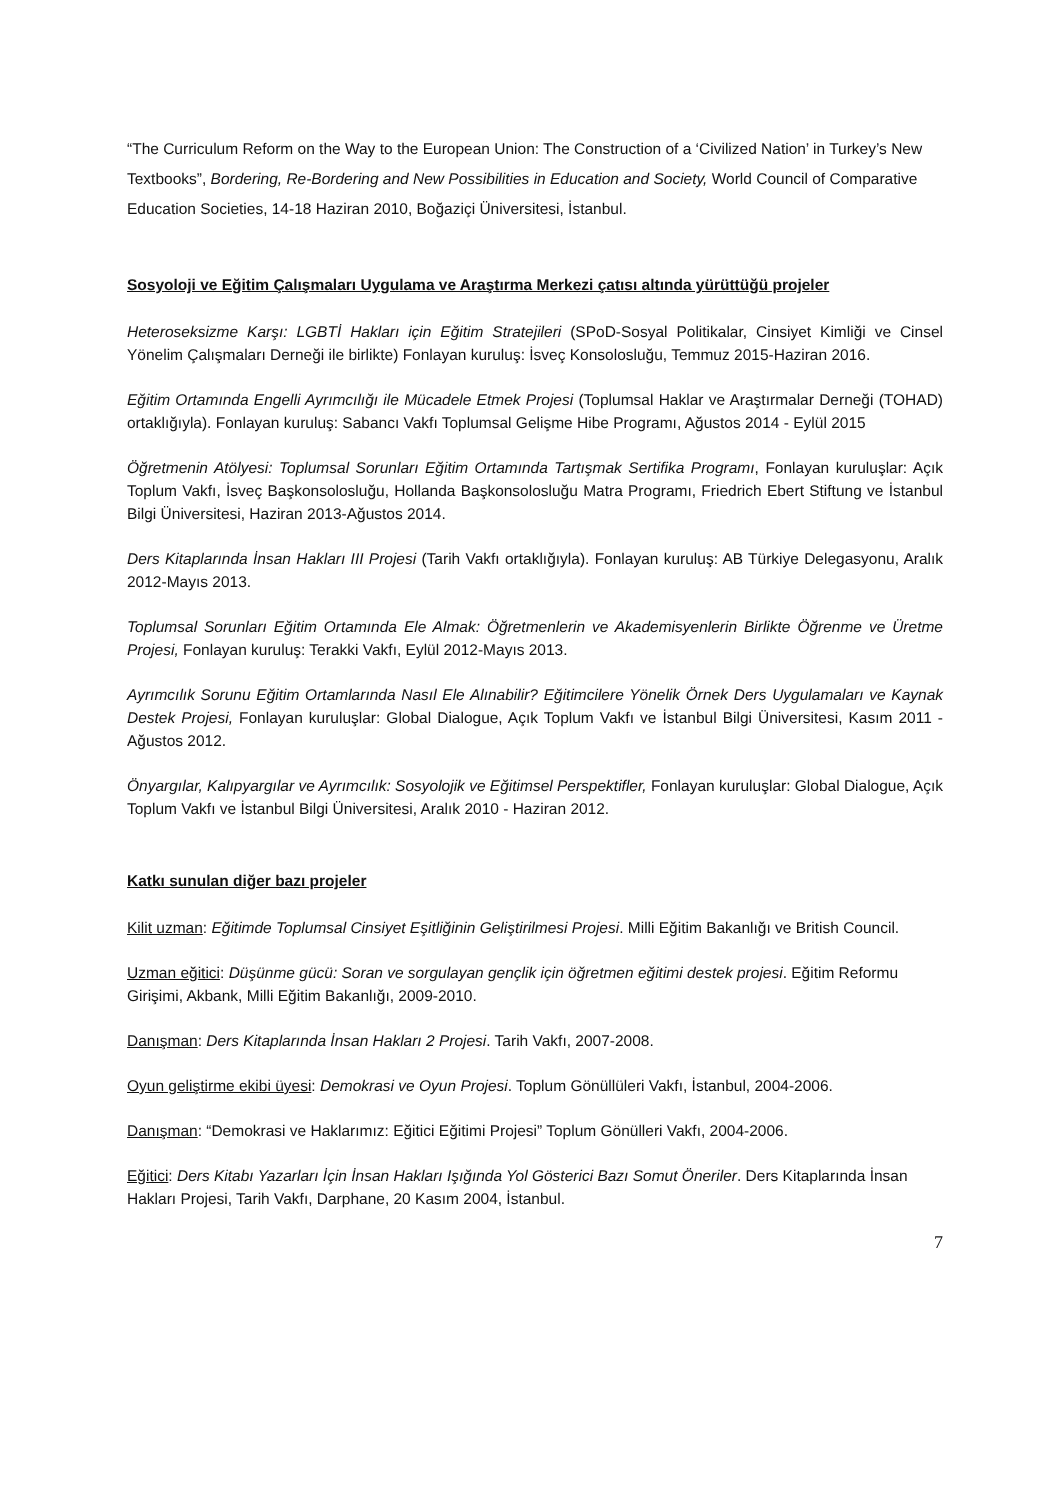“The Curriculum Reform on the Way to the European Union: The Construction of a ‘Civilized Nation’ in Turkey’s New Textbooks”, Bordering, Re-Bordering and New Possibilities in Education and Society, World Council of Comparative Education Societies, 14-18 Haziran 2010, Boğaziçi Üniversitesi, İstanbul.
Sosyoloji ve Eğitim Çalışmaları Uygulama ve Araştırma Merkezi çatısı altında yürüttüğü projeler
Heteroseksizme Karşı: LGBTİ Hakları için Eğitim Stratejileri (SPoD-Sosyal Politikalar, Cinsiyet Kimliği ve Cinsel Yönelim Çalışmaları Derneği ile birlikte) Fonlayan kuruluş: İsveç Konsolosluğu, Temmuz 2015-Haziran 2016.
Eğitim Ortamında Engelli Ayrımcılığı ile Mücadele Etmek Projesi (Toplumsal Haklar ve Araştırmalar Derneği (TOHAD) ortaklığıyla). Fonlayan kuruluş: Sabancı Vakfı Toplumsal Gelişme Hibe Programı, Ağustos 2014 - Eylül 2015
Öğretmenin Atölyesi: Toplumsal Sorunları Eğitim Ortamında Tartışmak Sertifika Programı, Fonlayan kuruluşlar: Açık Toplum Vakfı, İsveç Başkonsolosluğu, Hollanda Başkonsolosluğu Matra Programı, Friedrich Ebert Stiftung ve İstanbul Bilgi Üniversitesi, Haziran 2013-Ağustos 2014.
Ders Kitaplarında İnsan Hakları III Projesi (Tarih Vakfı ortaklığıyla). Fonlayan kuruluş: AB Türkiye Delegasyonu, Aralık 2012-Mayıs 2013.
Toplumsal Sorunları Eğitim Ortamında Ele Almak: Öğretmenlerin ve Akademisyenlerin Birlikte Öğrenme ve Üretme Projesi, Fonlayan kuruluş: Terakki Vakfı, Eylül 2012-Mayıs 2013.
Ayrımcılık Sorunu Eğitim Ortamlarında Nasıl Ele Alınabilir? Eğitimcilere Yönelik Örnek Ders Uygulamaları ve Kaynak Destek Projesi, Fonlayan kuruluşlar: Global Dialogue, Açık Toplum Vakfı ve İstanbul Bilgi Üniversitesi, Kasım 2011 - Ağustos 2012.
Önyargılar, Kalıpyargılar ve Ayrımcılık: Sosyolojik ve Eğitimsel Perspektifler, Fonlayan kuruluşlar: Global Dialogue, Açık Toplum Vakfı ve İstanbul Bilgi Üniversitesi, Aralık 2010 - Haziran 2012.
Katkı sunulan diğer bazı projeler
Kilit uzman: Eğitimde Toplumsal Cinsiyet Eşitliğinin Geliştirilmesi Projesi. Milli Eğitim Bakanlığı ve British Council.
Uzman eğitici: Düşünme gücü: Soran ve sorgulayan gençlik için öğretmen eğitimi destek projesi. Eğitim Reformu Girişimi, Akbank, Milli Eğitim Bakanlığı, 2009-2010.
Danışman: Ders Kitaplarında İnsan Hakları 2 Projesi. Tarih Vakfı, 2007-2008.
Oyun geliştirme ekibi üyesi: Demokrasi ve Oyun Projesi. Toplum Gönüllüleri Vakfı, İstanbul, 2004-2006.
Danışman: “Demokrasi ve Haklarımız: Eğitici Eğitimi Projesi” Toplum Gönülleri Vakfı, 2004-2006.
Eğitici: Ders Kitabı Yazarları İçin İnsan Hakları Işığında Yol Gösterici Bazı Somut Öneriler. Ders Kitaplarında İnsan Hakları Projesi, Tarih Vakfı, Darphane, 20 Kasım 2004, İstanbul.
7